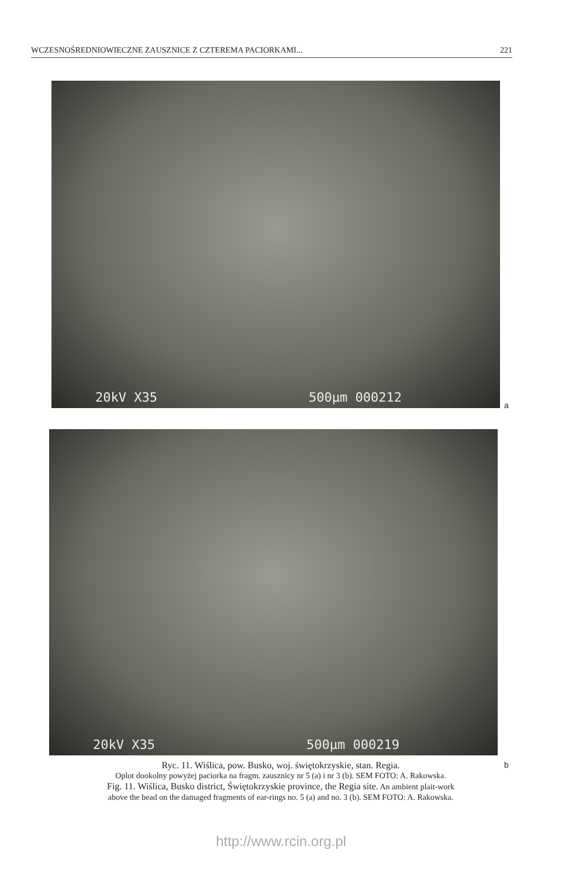WCZESNOŚREDNIOWIECZNE ZAUSZNICE Z CZTEREMA PACIORKAMI... 221
20kV X35 500µm 000212
a
20kV X35 500µm 000219
b
Ryc. 11. Wiślica, pow. Busko, woj. świętokrzyskie, stan. Regia.
Oplot dookolny powyżej paciorka na fragm. zausznicy nr 5 (a) i nr 3 (b). SEM FOTO: A. Rakowska.
Fig. 11. Wiślica, Busko district, Świętokrzyskie province, the Regia site. An ambient plait-work
above the bead on the damaged fragments of ear-rings no. 5 (a) and no. 3 (b). SEM FOTO: A. Rakowska.
http://www.rcin.org.pl